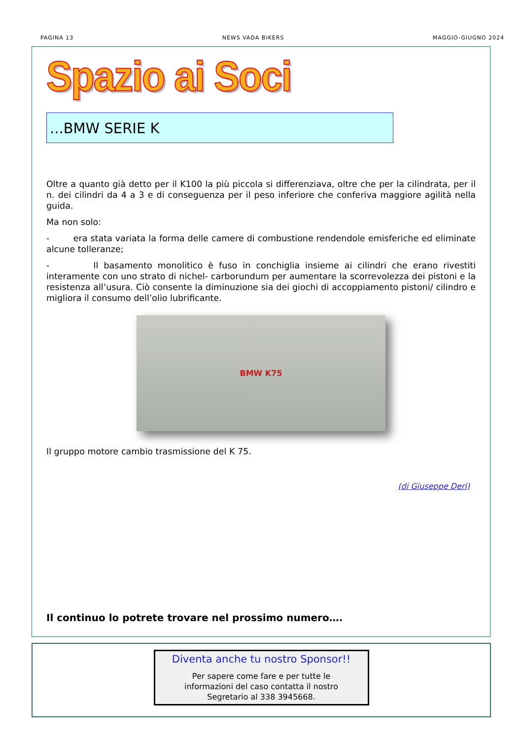PAGINA 13 NEWS VADA BIKERS MAGGIO-GIUGNO 2024
Spazio ai Soci
...BMW SERIE K
Oltre a quanto già detto per il K100 la più piccola si differenziava, oltre che per la cilindrata, per il n. dei cilindri da 4 a 3 e di conseguenza per il peso inferiore che conferiva maggiore agilità nella guida.
Ma non solo:
- era stata variata la forma delle camere di combustione rendendole emisferiche ed eliminate alcune tolleranze;
- Il basamento monolitico è fuso in conchiglia insieme ai cilindri che erano rivestiti interamente con uno strato di nichel- carborundum per aumentare la scorrevolezza dei pistoni e la resistenza all’usura. Ciò consente la diminuzione sia dei giochi di accoppiamento pistoni/ cilindro e migliora il consumo dell’olio lubrificante.
BMW K75
Il gruppo motore cambio trasmissione del K 75.
(di Giuseppe Deri)
Il continuo lo potrete trovare nel prossimo numero….
Diventa anche tu nostro Sponsor!!
Per sapere come fare e per tutte le informazioni del caso contatta il nostro Segretario al 338 3945668.